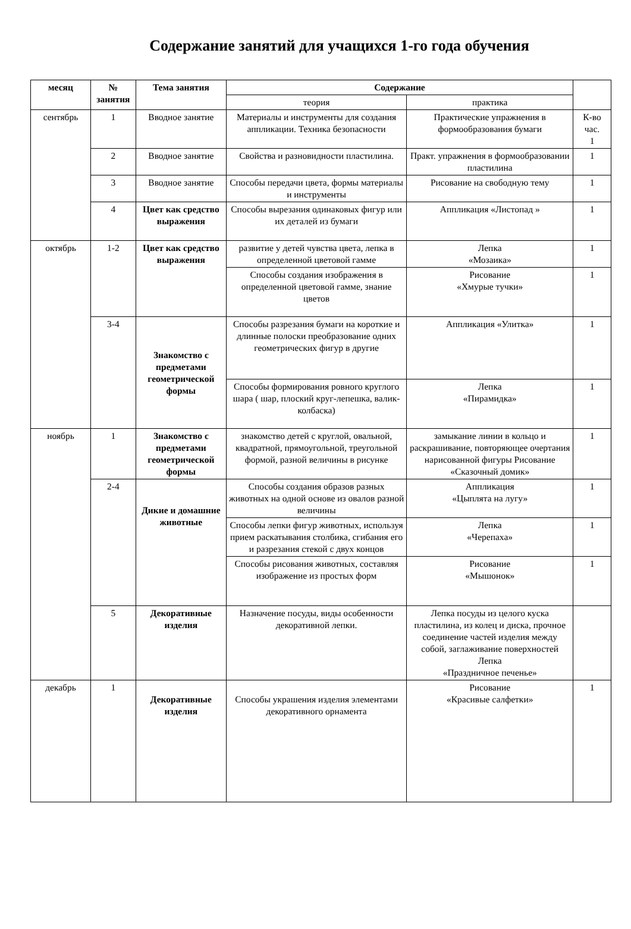Содержание занятий для учащихся 1-го года обучения
| месяц | № занятия | Тема занятия | Содержание | | |
| --- | --- | --- | --- | --- | --- |
| | | | теория | практика | |
| сентябрь | 1 | Вводное занятие | Материалы и инструменты для создания аппликации. Техника безопасности | Практические упражнения в формообразования бумаги | К-во час. 1 |
| | 2 | Вводное занятие | Свойства и разновидности пластилина. | Практ. упражнения в формообразовании пластилина | 1 |
| | 3 | Вводное занятие | Способы передачи цвета, формы материалы и инструменты | Рисование на свободную тему | 1 |
| | 4 | Цвет как средство выражения | Способы вырезания одинаковых фигур или их деталей из бумаги | Аппликация «Листопад » | 1 |
| октябрь | 1-2 | Цвет как средство выражения | развитие у детей чувства цвета, лепка в определенной цветовой гамме | Лепка «Мозаика» | 1 |
| | | | Способы создания изображения в определенной цветовой гамме, знание цветов | Рисование «Хмурые тучки» | 1 |
| | 3-4 | Знакомство с предметами геометрической формы | Способы разрезания бумаги на короткие и длинные полоски преобразование одних геометрических фигур в другие | Аппликация «Улитка» | 1 |
| | | | Способы формирования ровного круглого шара ( шар, плоский круг-лепешка, валик-колбаска) | Лепка «Пирамидка» | 1 |
| ноябрь | 1 | Знакомство с предметами геометрической формы | знакомство детей с круглой, овальной, квадратной, прямоугольной, треугольной формой, разной величины в рисунке | замыкание линии в кольцо и раскрашивание, повторяющее очертания нарисованной фигуры Рисование «Сказочный домик» | 1 |
| | 2-4 | Дикие и домашние животные | Способы создания образов разных животных на одной основе из овалов разной величины | Аппликация «Цыплята на лугу» | 1 |
| | | | Способы лепки фигур животных, используя прием раскатывания столбика, сгибания его и разрезания стекой с двух концов | Лепка «Черепаха» | 1 |
| | | | Способы рисования животных, составляя изображение из простых форм | Рисование «Мышонок» | 1 |
| | 5 | Декоративные изделия | Назначение посуды, виды особенности декоративной лепки. | Лепка посуды из целого куска пластилина, из колец и диска, прочное соединение частей изделия между собой, заглаживание поверхностей Лепка «Праздничное печенье» | |
| декабрь | 1 | Декоративные изделия | Способы украшения изделия элементами декоративного орнамента | Рисование «Красивые салфетки» | 1 |